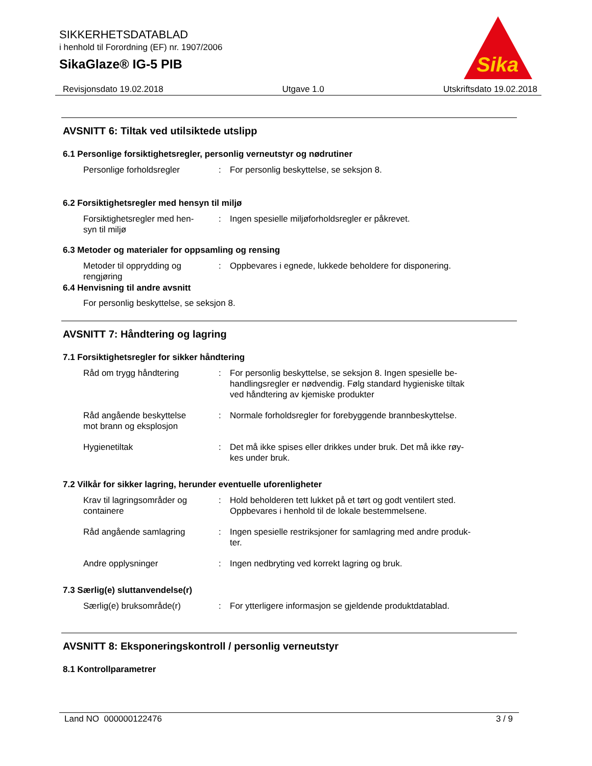SIKKERHETSDATABLAD
i henhold til Forordning (EF) nr. 1907/2006
SikaGlaze® IG-5 PIB
Sika
Revisjonsdato 19.02.2018 Utgave 1.0 Utskriftsdato 19.02.2018
AVSNITT 6: Tiltak ved utilsiktede utslipp
6.1 Personlige forsiktighetsregler, personlig verneutstyr og nødrutiner
Personlige forholdsregler : For personlig beskyttelse, se seksjon 8.
6.2 Forsiktighetsregler med hensyn til miljø
Forsiktighetsregler med hen-
syn til miljø
: Ingen spesielle miljøforholdsregler er påkrevet.
6.3 Metoder og materialer for oppsamling og rensing
Metoder til opprydding og
rengjøring
: Oppbevares i egnede, lukkede beholdere for disponering.
6.4 Henvisning til andre avsnitt
For personlig beskyttelse, se seksjon 8.
AVSNITT 7: Håndtering og lagring
7.1 Forsiktighetsregler for sikker håndtering
Råd om trygg håndtering : For personlig beskyttelse, se seksjon 8. Ingen spesielle be-
handlingsregler er nødvendig. Følg standard hygieniske tiltak
ved håndtering av kjemiske produkter
Råd angående beskyttelse
mot brann og eksplosjon
: Normale forholdsregler for forebyggende brannbeskyttelse.
Hygienetiltak : Det må ikke spises eller drikkes under bruk. Det må ikke røy-
kes under bruk.
7.2 Vilkår for sikker lagring, herunder eventuelle uforenligheter
Krav til lagringsområder og
containere
: Hold beholderen tett lukket på et tørt og godt ventilert sted.
Oppbevares i henhold til de lokale bestemmelsene.
Råd angående samlagring : Ingen spesielle restriksjoner for samlagring med andre produk-
ter.
Andre opplysninger : Ingen nedbryting ved korrekt lagring og bruk.
7.3 Særlig(e) sluttanvendelse(r)
Særlig(e) bruksområde(r) : For ytterligere informasjon se gjeldende produktdatablad.
AVSNITT 8: Eksponeringskontroll / personlig verneutstyr
8.1 Kontrollparametrer
Land NO 000000122476 3 / 9